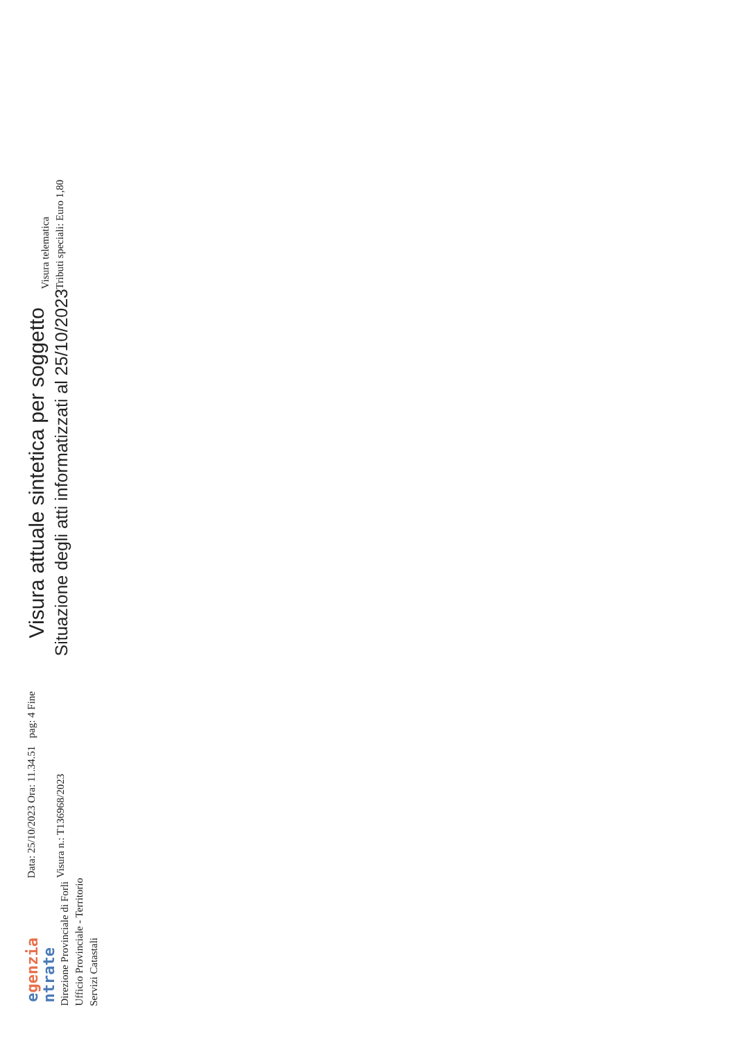egenzia
ntrate
Direzione Provinciale di Forli
Ufficio Provinciale - Territorio
Servizi Catastali
Data: 25/10/2023 Ora: 11.34.51 pag: 4 Fine
Visura n.: T136968/2023
Visura attuale sintetica per soggetto
Situazione degli atti informatizzati al 25/10/2023
Visura telematica
Tributi speciali: Euro 1,80